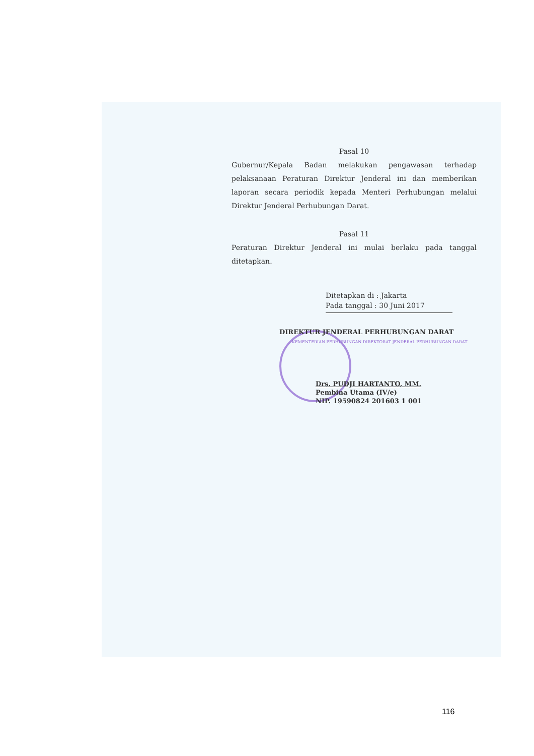Pasal 10
Gubernur/Kepala Badan melakukan pengawasan terhadap pelaksanaan Peraturan Direktur Jenderal ini dan memberikan laporan secara periodik kepada Menteri Perhubungan melalui Direktur Jenderal Perhubungan Darat.
Pasal 11
Peraturan Direktur Jenderal ini mulai berlaku pada tanggal ditetapkan.
Ditetapkan di : Jakarta
Pada tanggal : 30 Juni 2017
DIREKTUR JENDERAL PERHUBUNGAN DARAT
KEMENTERIAN PERHUBUNGAN DIREKTORAT JENDERAL PERHUBUNGAN DARAT
Drs. PUDJI HARTANTO, MM.
Pembina Utama (IV/e)
NIP. 19590824 201603 1 001
116